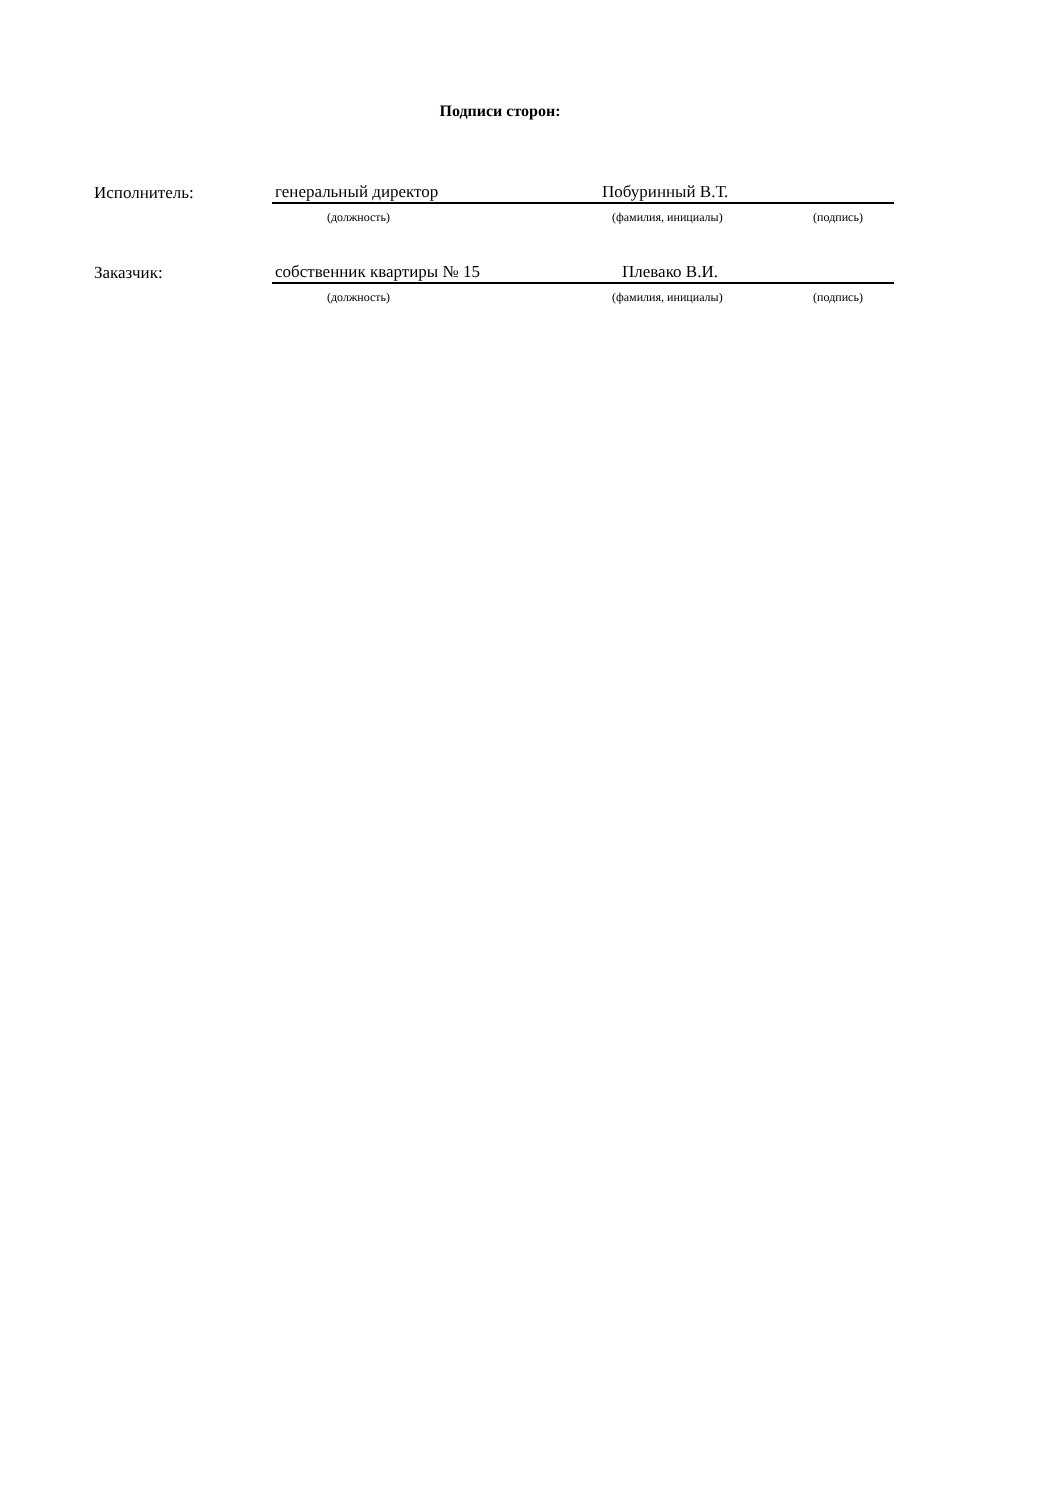Подписи сторон:
| Исполнитель: | генеральный директор | Побуринный В.Т. | |
| | (должность) | (фамилия, инициалы) | (подпись) |
| Заказчик: | собственник квартиры № 15 | Плевако В.И. | |
| | (должность) | (фамилия, инициалы) | (подпись) |